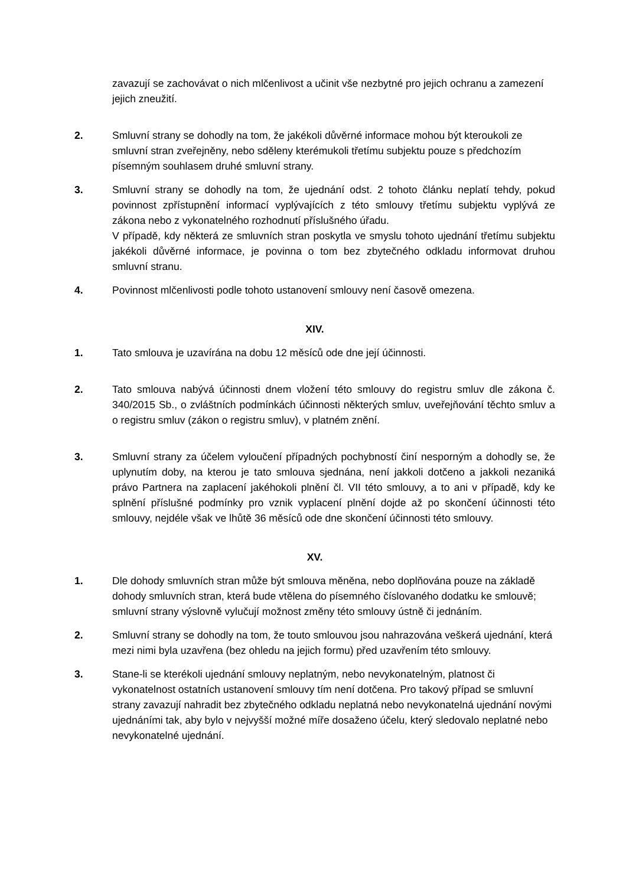zavazují se zachovávat o nich mlčenlivost a učinit vše nezbytné pro jejich ochranu a zamezení jejich zneužití.
2. Smluvní strany se dohodly na tom, že jakékoli důvěrné informace mohou být kteroukoli ze smluvní stran zveřejněny, nebo sděleny kterémukoli třetímu subjektu pouze s předchozím písemným souhlasem druhé smluvní strany.
3. Smluvní strany se dohodly na tom, že ujednání odst. 2 tohoto článku neplatí tehdy, pokud povinnost zpřístupnění informací vyplývajících z této smlouvy třetímu subjektu vyplývá ze zákona nebo z vykonatelného rozhodnutí příslušného úřadu.
V případě, kdy některá ze smluvních stran poskytla ve smyslu tohoto ujednání třetímu subjektu jakékoli důvěrné informace, je povinna o tom bez zbytečného odkladu informovat druhou smluvní stranu.
4. Povinnost mlčenlivosti podle tohoto ustanovení smlouvy není časově omezena.
XIV.
1. Tato smlouva je uzavírána na dobu 12 měsíců ode dne její účinnosti.
2. Tato smlouva nabývá účinnosti dnem vložení této smlouvy do registru smluv dle zákona č. 340/2015 Sb., o zvláštních podmínkách účinnosti některých smluv, uveřejňování těchto smluv a o registru smluv (zákon o registru smluv), v platném znění.
3. Smluvní strany za účelem vyloučení případných pochybností činí nesporným a dohodly se, že uplynutím doby, na kterou je tato smlouva sjednána, není jakkoli dotčeno a jakkoli nezaniká právo Partnera na zaplacení jakéhokoli plnění čl. VII této smlouvy, a to ani v případě, kdy ke splnění příslušné podmínky pro vznik vyplacení plnění dojde až po skončení účinnosti této smlouvy, nejdéle však ve lhůtě 36 měsíců ode dne skončení účinnosti této smlouvy.
XV.
1. Dle dohody smluvních stran může být smlouva měněna, nebo doplňována pouze na základě dohody smluvních stran, která bude vtělena do písemného číslovaného dodatku ke smlouvě; smluvní strany výslovně vylučují možnost změny této smlouvy ústně či jednáním.
2. Smluvní strany se dohodly na tom, že touto smlouvou jsou nahrazována veškerá ujednání, která mezi nimi byla uzavřena (bez ohledu na jejich formu) před uzavřením této smlouvy.
3. Stane-li se kterékoli ujednání smlouvy neplatným, nebo nevykonatelným, platnost či vykonatelnost ostatních ustanovení smlouvy tím není dotčena. Pro takový případ se smluvní strany zavazují nahradit bez zbytečného odkladu neplatná nebo nevykonatelná ujednání novými ujednáními tak, aby bylo v nejvyšší možné míře dosaženo účelu, který sledovalo neplatné nebo nevykonatelné ujednání.